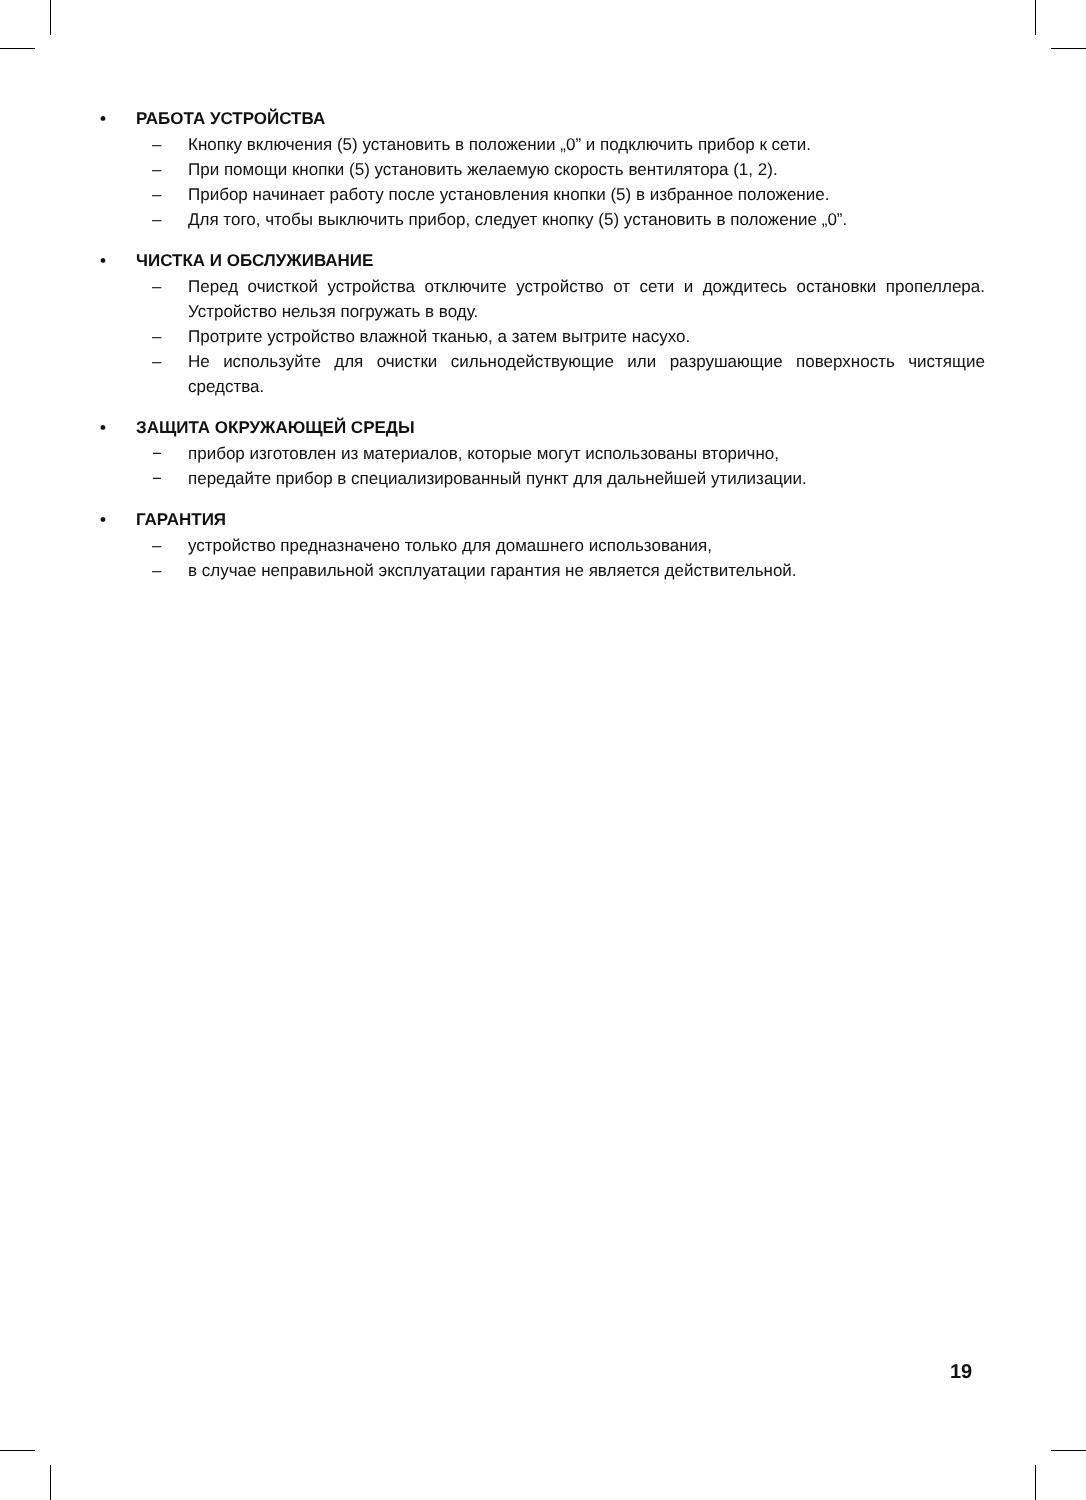• РАБОТА УСТРОЙСТВА
– Кнопку включения (5) установить в положении „0” и подключить прибор к сети.
– При помощи кнопки (5) установить желаемую скорость вентилятора (1, 2).
– Прибор начинает работу после установления кнопки (5) в избранное положение.
– Для того, чтобы выключить прибор, следует кнопку (5) установить в положение „0”.
• ЧИСТКА И ОБСЛУЖИВАНИЕ
– Перед очисткой устройства отключите устройство от сети и дождитесь остановки пропеллера. Устройство нельзя погружать в воду.
– Протрите устройство влажной тканью, а затем вытрите насухо.
– Не используйте для очистки сильнодействующие или разрушающие поверхность чистящие средства.
• ЗАЩИТА ОКРУЖАЮЩЕЙ СРЕДЫ
− прибор изготовлен из материалов, которые могут использованы вторично,
− передайте прибор в специализированный пункт для дальнейшей утилизации.
• ГАРАНТИЯ
– устройство предназначено только для домашнего использования,
– в случае неправильной эксплуатации гарантия не является действительной.
19